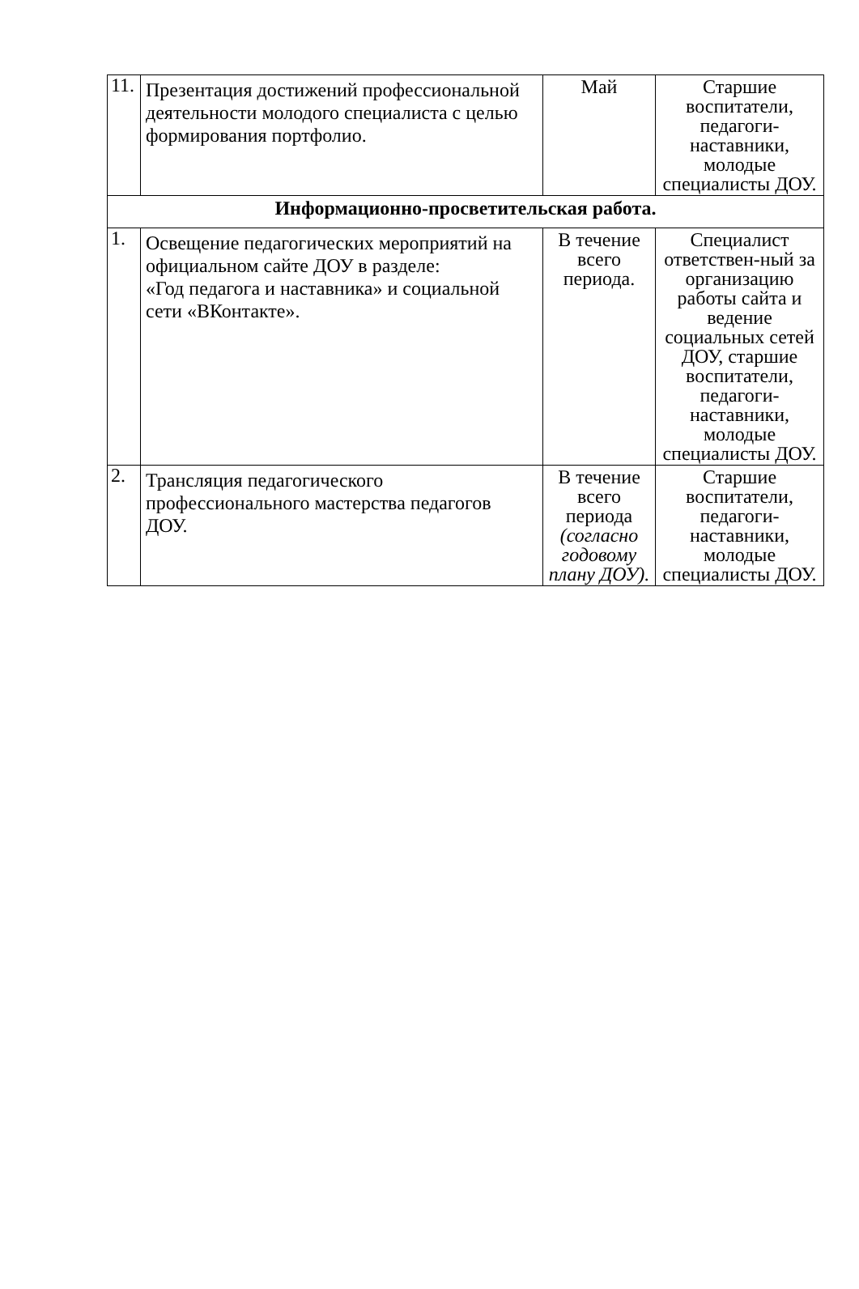| 11. | Презентация достижений профессиональной деятельности молодого специалиста с целью формирования портфолио. | Май | Старшие воспитатели, педагоги-наставники, молодые специалисты ДОУ. |
| Информационно-просветительская работа. | | | |
| 1. | Освещение педагогических мероприятий на официальном сайте ДОУ в разделе: «Год педагога и наставника» и социальной сети «ВКонтакте». | В течение всего периода. | Специалист ответствен-ный за организацию работы сайта и ведение социальных сетей ДОУ, старшие воспитатели, педагоги-наставники, молодые специалисты ДОУ. |
| 2. | Трансляция педагогического профессионального мастерства педагогов ДОУ. | В течение всего периода (согласно годовому плану ДОУ). | Старшие воспитатели, педагоги-наставники, молодые специалисты ДОУ. |